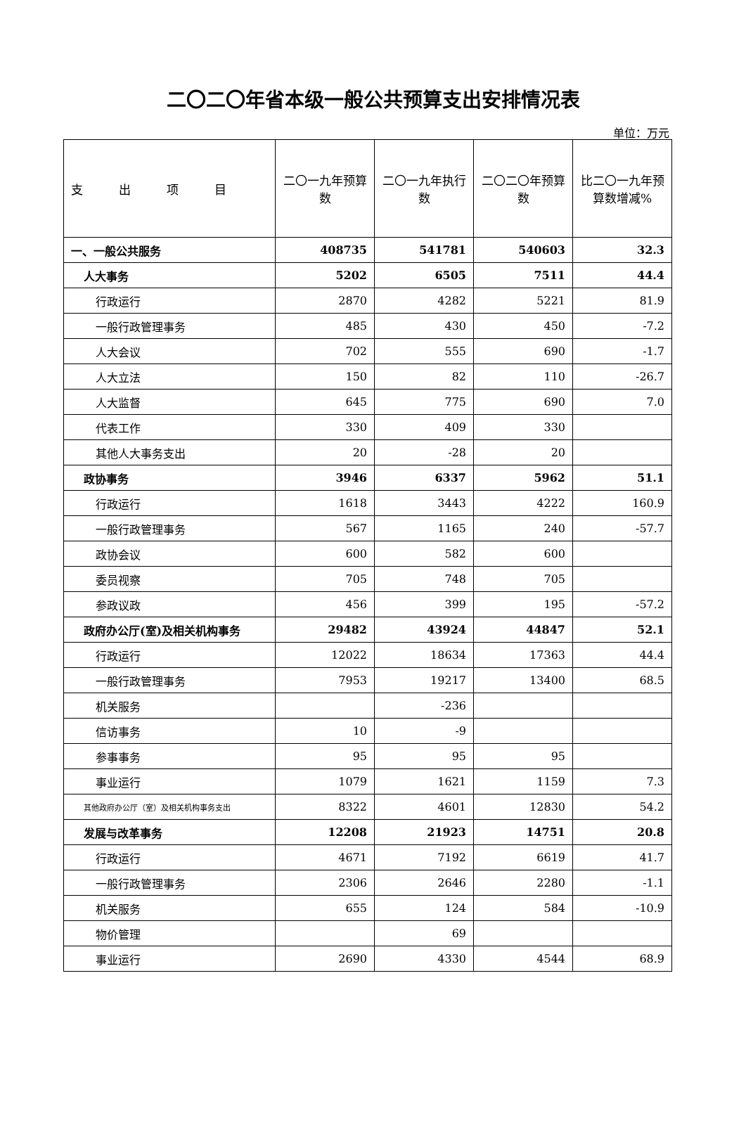二〇二〇年省本级一般公共预算支出安排情况表
单位：万元
| 支 出 项 目 | 二〇一九年预算数 | 二〇一九年执行数 | 二〇二〇年预算数 | 比二〇一九年预算数增减% |
| --- | --- | --- | --- | --- |
| 一、一般公共服务 | 408735 | 541781 | 540603 | 32.3 |
| 人大事务 | 5202 | 6505 | 7511 | 44.4 |
| 行政运行 | 2870 | 4282 | 5221 | 81.9 |
| 一般行政管理事务 | 485 | 430 | 450 | -7.2 |
| 人大会议 | 702 | 555 | 690 | -1.7 |
| 人大立法 | 150 | 82 | 110 | -26.7 |
| 人大监督 | 645 | 775 | 690 | 7.0 |
| 代表工作 | 330 | 409 | 330 | |
| 其他人大事务支出 | 20 | -28 | 20 | |
| 政协事务 | 3946 | 6337 | 5962 | 51.1 |
| 行政运行 | 1618 | 3443 | 4222 | 160.9 |
| 一般行政管理事务 | 567 | 1165 | 240 | -57.7 |
| 政协会议 | 600 | 582 | 600 | |
| 委员视察 | 705 | 748 | 705 | |
| 参政议政 | 456 | 399 | 195 | -57.2 |
| 政府办公厅(室)及相关机构事务 | 29482 | 43924 | 44847 | 52.1 |
| 行政运行 | 12022 | 18634 | 17363 | 44.4 |
| 一般行政管理事务 | 7953 | 19217 | 13400 | 68.5 |
| 机关服务 | | -236 | | |
| 信访事务 | 10 | -9 | | |
| 参事事务 | 95 | 95 | 95 | |
| 事业运行 | 1079 | 1621 | 1159 | 7.3 |
| 其他政府办公厅（室）及相关机构事务支出 | 8322 | 4601 | 12830 | 54.2 |
| 发展与改革事务 | 12208 | 21923 | 14751 | 20.8 |
| 行政运行 | 4671 | 7192 | 6619 | 41.7 |
| 一般行政管理事务 | 2306 | 2646 | 2280 | -1.1 |
| 机关服务 | 655 | 124 | 584 | -10.9 |
| 物价管理 | | 69 | | |
| 事业运行 | 2690 | 4330 | 4544 | 68.9 |